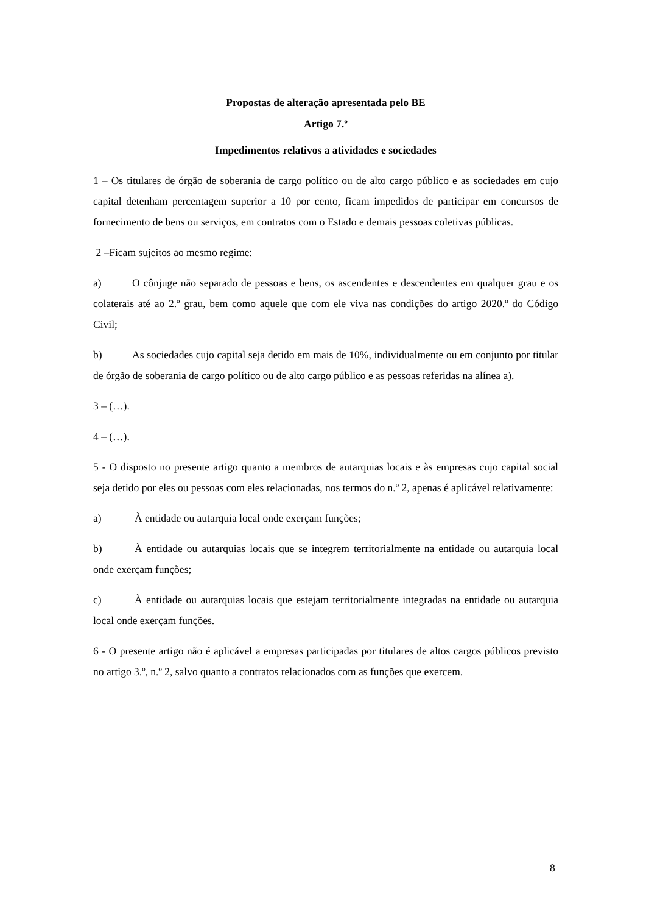Propostas de alteração apresentada pelo BE
Artigo 7.º
Impedimentos relativos a atividades e sociedades
1 – Os titulares de órgão de soberania de cargo político ou de alto cargo público e as sociedades em cujo capital detenham percentagem superior a 10 por cento, ficam impedidos de participar em concursos de fornecimento de bens ou serviços, em contratos com o Estado e demais pessoas coletivas públicas.
2 –Ficam sujeitos ao mesmo regime:
a) O cônjuge não separado de pessoas e bens, os ascendentes e descendentes em qualquer grau e os colaterais até ao 2.º grau, bem como aquele que com ele viva nas condições do artigo 2020.º do Código Civil;
b) As sociedades cujo capital seja detido em mais de 10%, individualmente ou em conjunto por titular de órgão de soberania de cargo político ou de alto cargo público e as pessoas referidas na alínea a).
3 – (…).
4 – (…).
5 - O disposto no presente artigo quanto a membros de autarquias locais e às empresas cujo capital social seja detido por eles ou pessoas com eles relacionadas, nos termos do n.º 2, apenas é aplicável relativamente:
a) À entidade ou autarquia local onde exerçam funções;
b) À entidade ou autarquias locais que se integrem territorialmente na entidade ou autarquia local onde exerçam funções;
c) À entidade ou autarquias locais que estejam territorialmente integradas na entidade ou autarquia local onde exerçam funções.
6 - O presente artigo não é aplicável a empresas participadas por titulares de altos cargos públicos previsto no artigo 3.º, n.º 2, salvo quanto a contratos relacionados com as funções que exercem.
8